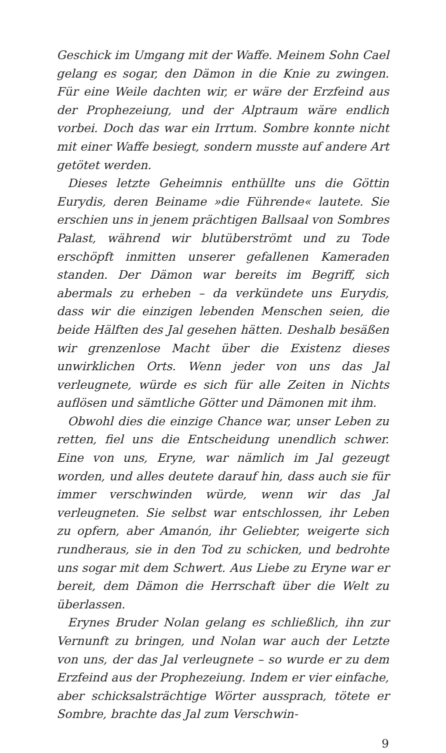Geschick im Umgang mit der Waffe. Meinem Sohn Cael gelang es sogar, den Dämon in die Knie zu zwingen. Für eine Weile dachten wir, er wäre der Erzfeind aus der Prophezeiung, und der Alptraum wäre endlich vorbei. Doch das war ein Irrtum. Sombre konnte nicht mit einer Waffe besiegt, sondern musste auf andere Art getötet werden.
Dieses letzte Geheimnis enthüllte uns die Göttin Eurydis, deren Beiname »die Führende« lautete. Sie erschien uns in jenem prächtigen Ballsaal von Sombres Palast, während wir blutüberströmt und zu Tode erschöpft inmitten unserer gefallenen Kameraden standen. Der Dämon war bereits im Begriff, sich abermals zu erheben – da verkündete uns Eurydis, dass wir die einzigen lebenden Menschen seien, die beide Hälften des Jal gesehen hätten. Deshalb besäßen wir grenzenlose Macht über die Existenz dieses unwirklichen Orts. Wenn jeder von uns das Jal verleugnete, würde es sich für alle Zeiten in Nichts auflösen und sämtliche Götter und Dämonen mit ihm.
Obwohl dies die einzige Chance war, unser Leben zu retten, fiel uns die Entscheidung unendlich schwer. Eine von uns, Eryne, war nämlich im Jal gezeugt worden, und alles deutete darauf hin, dass auch sie für immer verschwinden würde, wenn wir das Jal verleugneten. Sie selbst war entschlossen, ihr Leben zu opfern, aber Amanón, ihr Geliebter, weigerte sich rundheraus, sie in den Tod zu schicken, und bedrohte uns sogar mit dem Schwert. Aus Liebe zu Eryne war er bereit, dem Dämon die Herrschaft über die Welt zu überlassen.
Erynes Bruder Nolan gelang es schließlich, ihn zur Vernunft zu bringen, und Nolan war auch der Letzte von uns, der das Jal verleugnete – so wurde er zu dem Erzfeind aus der Prophezeiung. Indem er vier einfache, aber schicksalsträchtige Wörter aussprach, tötete er Sombre, brachte das Jal zum Verschwin-
9